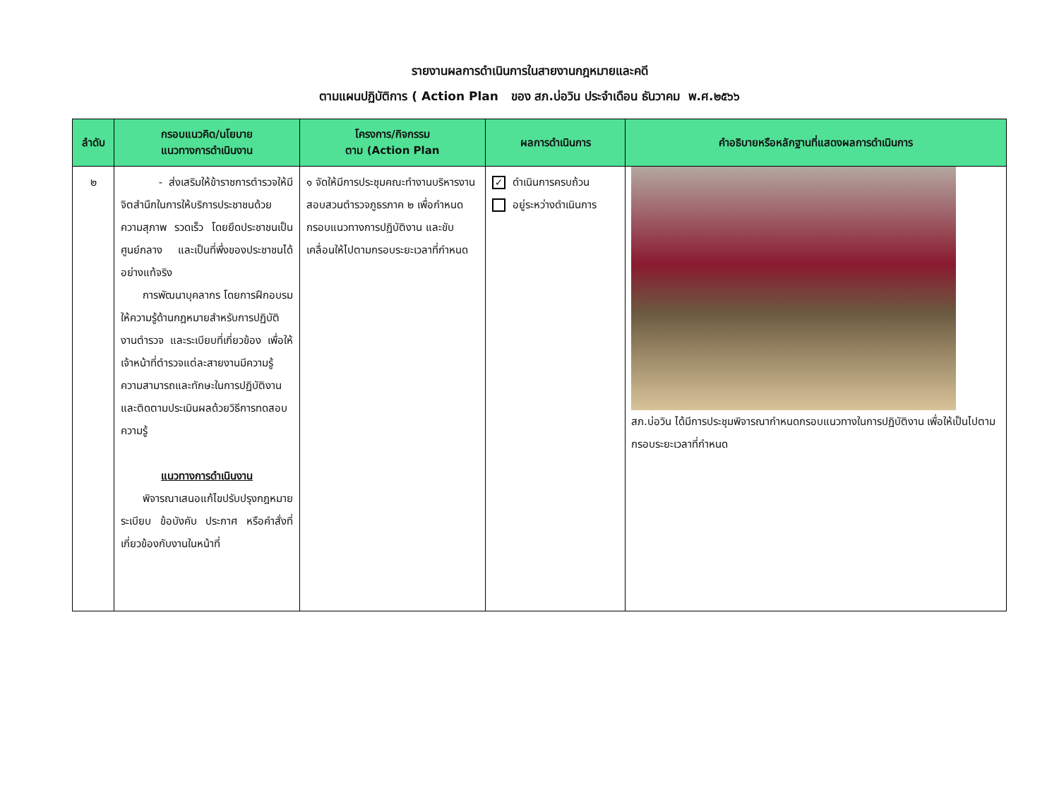รายงานผลการดำเนินการในสายงานกฎหมายและคดี
ตามแผนปฏิบัติการ ( Action Plan ของ สภ.บ่อวิน ประจำเดือน ธันวาคม พ.ศ.๒๕๖๖
| ลำดับ | กรอบแนวคิด/นโยบาย แนวทางการดำเนินงาน | โครงการ/กิจกรรม ตาม (Action Plan | ผลการดำเนินการ | คำอธิบายหรือหลักฐานที่แสดงผลการดำเนินการ |
| --- | --- | --- | --- | --- |
| ๒ | - ส่งเสริมให้ข้าราชการตำรวจให้มีจิตสำนึกในการให้บริการประชาชนด้วยความสุภาพ รวดเร็ว โดยยึดประชาชนเป็นศูนย์กลาง และเป็นที่พึ่งของประชาชนได้อย่างแท้จริง การพัฒนาบุคลากร โดยการฝึกอบรมให้ความรู้ด้านกฎหมายสำหรับการปฏิบัติงานตำรวจ และระเบียบที่เกี่ยวข้อง เพื่อให้เจ้าหน้าที่ตำรวจแต่ละสายงานมีความรู้ความสามารถและทักษะในการปฏิบัติงาน และติดตามประเมินผลด้วยวิธีการทดสอบความรู้ แนวทางการดำเนินงาน พิจารณาเสนอแก้ไขปรับปรุงกฎหมาย ระเบียบ ข้อบังคับ ประกาศ หรือคำสั่งที่เกี่ยวข้องกับงานในหน้าที่ | ๑ จัดให้มีการประชุมคณะทำงานบริหารงานสอบสวนตำรวจภูธรภาค ๒ เพื่อกำหนดกรอบแนวทางการปฏิบัติงาน และขับเคลื่อนให้ไปตามกรอบระยะเวลาที่กำหนด | ✓ ดำเนินการครบถ้วน อยู่ระหว่างดำเนินการ | สภ.บ่อวิน ได้มีการประชุมพิจารณากำหนดกรอบแนวทางในการปฏิบัติงาน เพื่อให้เป็นไปตามกรอบระยะเวลาที่กำหนด |